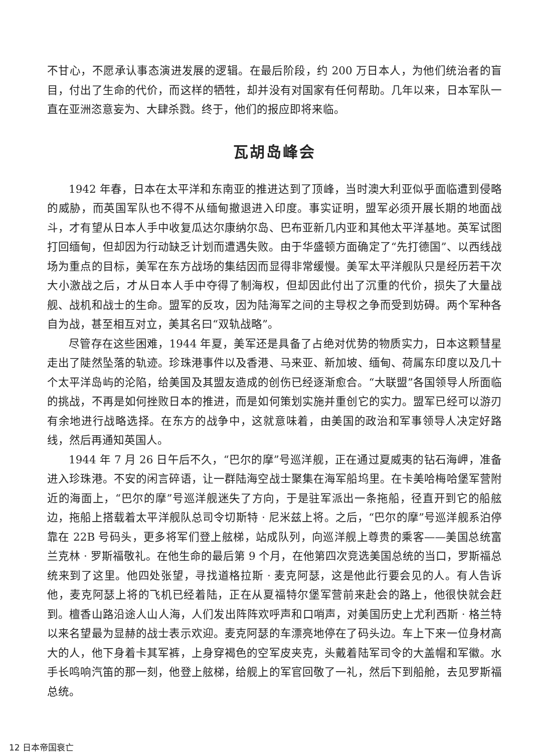不甘心，不愿承认事态演进发展的逻辑。在最后阶段，约 200 万日本人，为他们统治者的盲目，付出了生命的代价，而这样的牺牲，却并没有对国家有任何帮助。几年以来，日本军队一直在亚洲恣意妄为、大肆杀戮。终于，他们的报应即将来临。
瓦胡岛峰会
1942 年春，日本在太平洋和东南亚的推进达到了顶峰，当时澳大利亚似乎面临遭到侵略的威胁，而英国军队也不得不从缅甸撤退进入印度。事实证明，盟军必须开展长期的地面战斗，才有望从日本人手中收复瓜达尔康纳尔岛、巴布亚新几内亚和其他太平洋基地。英军试图打回缅甸，但却因为行动缺乏计划而遭遇失败。由于华盛顿方面确定了“先打德国”、以西线战场为重点的目标，美军在东方战场的集结因而显得非常缓慢。美军太平洋舰队只是经历若干次大小激战之后，才从日本人手中夺得了制海权，但却因此付出了沉重的代价，损失了大量战舰、战机和战士的生命。盟军的反攻，因为陆海军之间的主导权之争而受到妨碍。两个军种各自为战，甚至相互对立，美其名曰“双轨战略”。
尽管存在这些困难，1944 年夏，美军还是具备了占绝对优势的物质实力，日本这颗彗星走出了陡然坠落的轨迹。珍珠港事件以及香港、马来亚、新加坡、缅甸、荷属东印度以及几十个太平洋岛屿的沦陷，给美国及其盟友造成的创伤已经逐渐愈合。“大联盟”各国领导人所面临的挑战，不再是如何挫败日本的推进，而是如何策划实施并重创它的实力。盟军已经可以游刃有余地进行战略选择。在东方的战争中，这就意味着，由美国的政治和军事领导人决定好路线，然后再通知英国人。
1944 年 7 月 26 日午后不久，“巴尔的摩”号巡洋舰，正在通过夏威夷的钻石海岬，准备进入珍珠港。不安的闲言碎语，让一群陆海空战士聚集在海军船坞里。在卡美哈梅哈堡军营附近的海面上，“巴尔的摩”号巡洋舰迷失了方向，于是驻军派出一条拖船，径直开到它的船舷边，拖船上搭载着太平洋舰队总司令切斯特 · 尼米兹上将。之后，“巴尔的摩”号巡洋舰系泊停靠在 22B 号码头，更多将军们登上舷梯，站成队列，向巡洋舰上尊贵的乘客——美国总统富兰克林 · 罗斯福敬礼。在他生命的最后第 9 个月，在他第四次竞选美国总统的当口，罗斯福总统来到了这里。他四处张望，寻找道格拉斯 · 麦克阿瑟，这是他此行要会见的人。有人告诉他，麦克阿瑟上将的飞机已经着陆，正在从夏福特尔堡军营前来赴会的路上，他很快就会赶到。檀香山路沿途人山人海，人们发出阵阵欢呼声和口哨声，对美国历史上尤利西斯 · 格兰特以来名望最为显赫的战士表示欢迎。麦克阿瑟的车漂亮地停在了码头边。车上下来一位身材高大的人，他下身着卡其军裤，上身穿褐色的空军皮夹克，头戴着陆军司令的大盖帽和军徽。水手长鸣响汽笛的那一刻，他登上舷梯，给舰上的军官回敬了一礼，然后下到船舱，去见罗斯福总统。
12 日本帝国衰亡